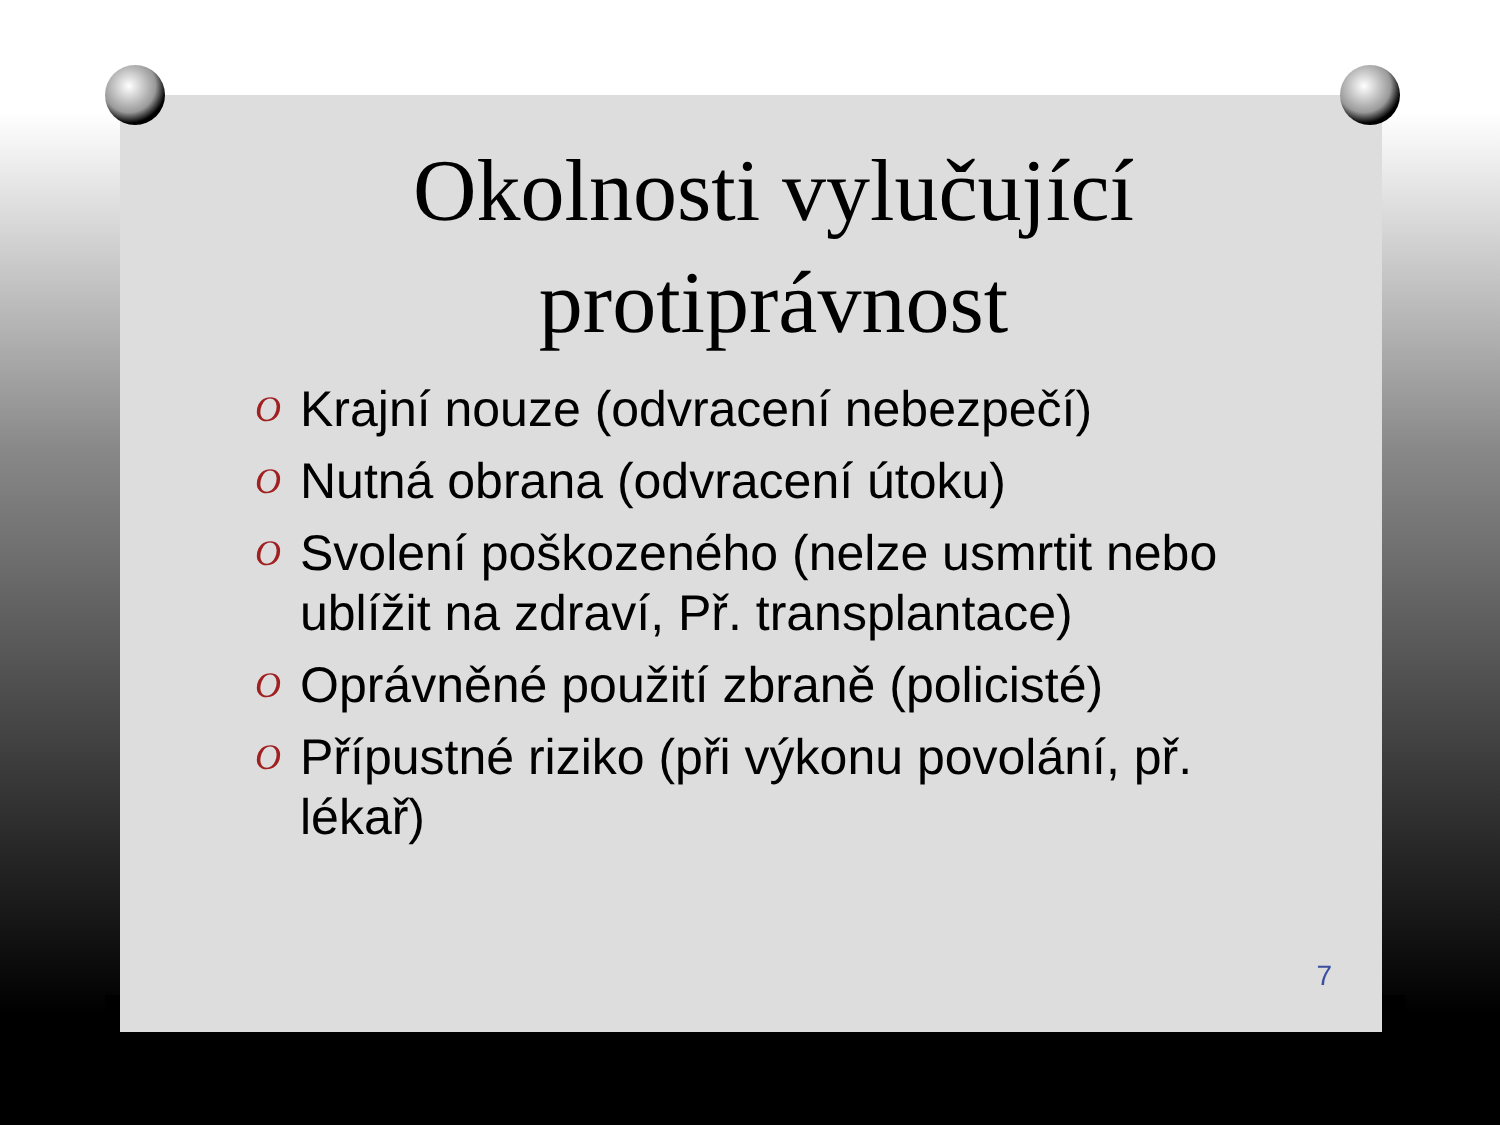Okolnosti vylučující protiprávnost
O Krajní nouze (odvracení nebezpečí)
O Nutná obrana (odvracení útoku)
O Svolení poškozeného (nelze usmrtit nebo ublížit na zdraví, Př. transplantace)
O Oprávněné použití zbraně (policisté)
O Přípustné riziko (při výkonu povolání, př. lékař)
7